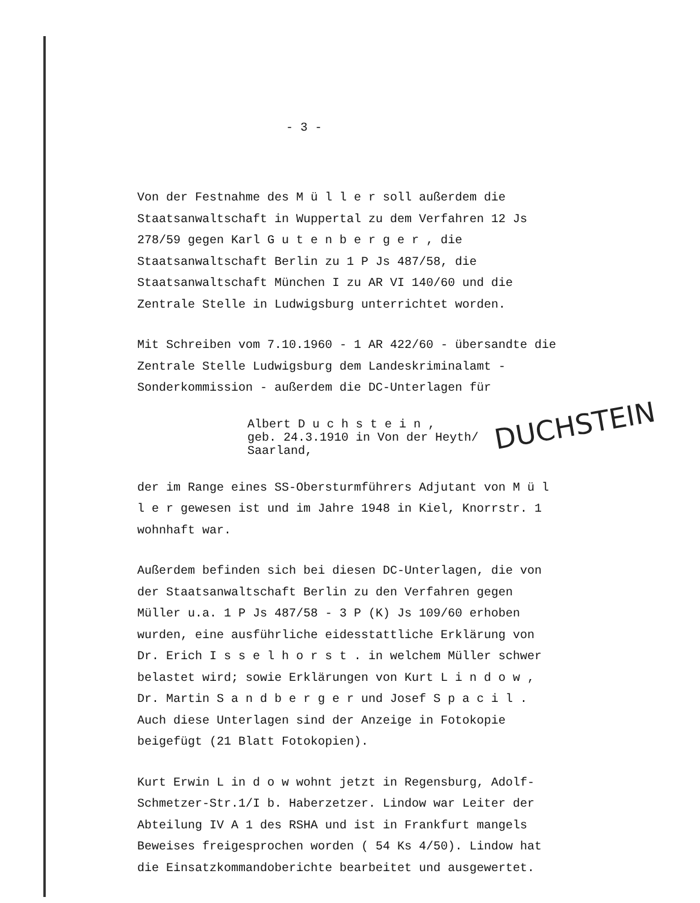- 3 -
Von der Festnahme des M ü l l e r soll außerdem die Staatsanwaltschaft in Wuppertal zu dem Verfahren 12 Js 278/59 gegen Karl G u t e n b e r g e r , die Staatsanwaltschaft Berlin zu 1 P Js 487/58, die Staatsanwaltschaft München I zu AR VI 140/60 und die Zentrale Stelle in Ludwigsburg unterrichtet worden.
Mit Schreiben vom 7.10.1960 - 1 AR 422/60 - übersandte die Zentrale Stelle Ludwigsburg dem Landeskriminalamt - Sonderkommission - außerdem die DC-Unterlagen für
Albert D u c h s t e i n ,
geb. 24.3.1910 in Von der Heyth/
Saarland,
der im Range eines SS-Obersturmführers Adjutant von M ü l l e r gewesen ist und im Jahre 1948 in Kiel, Knorrstr. 1 wohnhaft war.
Außerdem befinden sich bei diesen DC-Unterlagen, die von der Staatsanwaltschaft Berlin zu den Verfahren gegen Müller u.a. 1 P Js 487/58 - 3 P (K) Js 109/60 erhoben wurden, eine ausführliche eidesstattliche Erklärung von Dr. Erich I s s e l h o r s t . in welchem Müller schwer belastet wird; sowie Erklärungen von Kurt L i n d o w , Dr. Martin S a n d b e r g e r und Josef S p a c i l . Auch diese Unterlagen sind der Anzeige in Fotokopie beigefügt (21 Blatt Fotokopien).
Kurt Erwin L in d o w wohnt jetzt in Regensburg, Adolf-Schmetzer-Str.1/I b. Haberzetzer. Lindow war Leiter der Abteilung IV A 1 des RSHA und ist in Frankfurt mangels Beweises freigesprochen worden ( 54 Ks 4/50). Lindow hat die Einsatzkommandoberichte bearbeitet und ausgewertet.
DUCHSTEIN